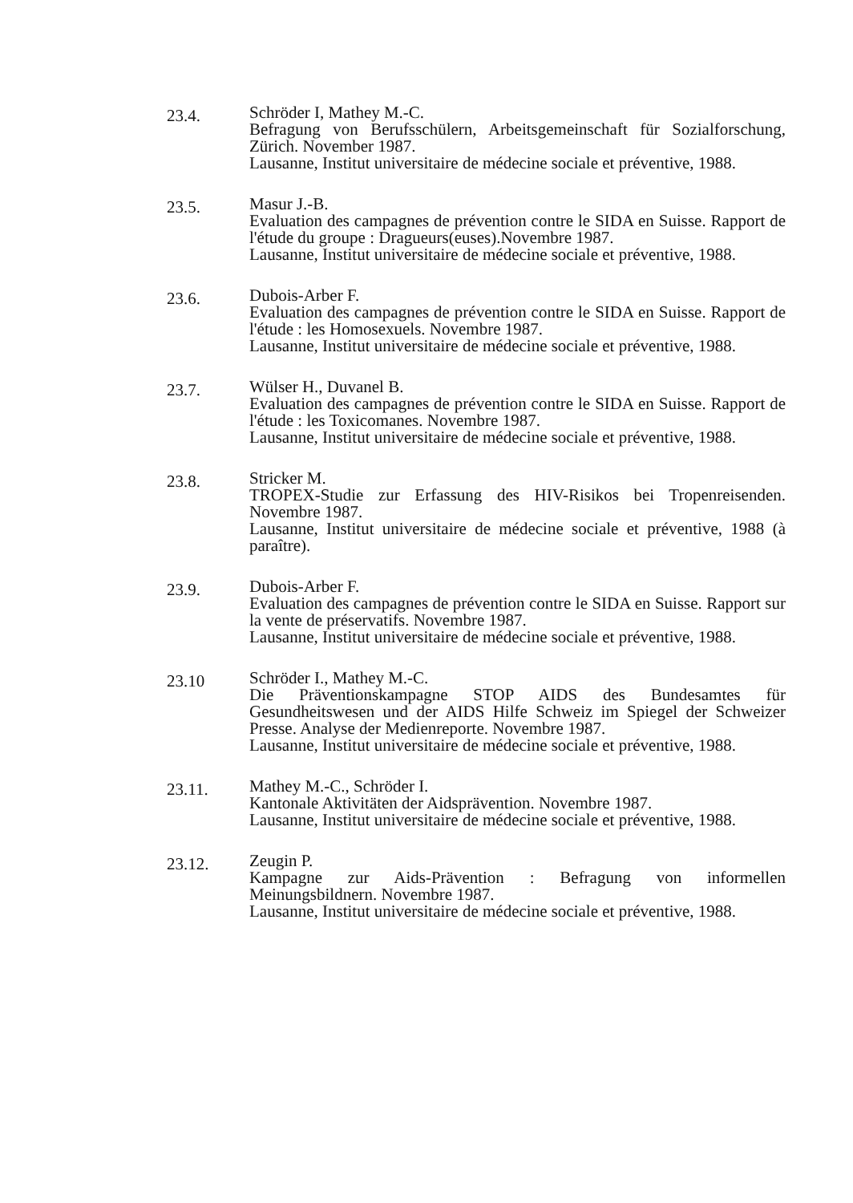23.4.
Schröder I, Mathey M.-C.
Befragung von Berufsschülern, Arbeitsgemeinschaft für Sozialforschung, Zürich. November 1987.
Lausanne, Institut universitaire de médecine sociale et préventive, 1988.
23.5.
Masur J.-B.
Evaluation des campagnes de prévention contre le SIDA en Suisse. Rapport de l'étude du groupe : Dragueurs(euses).Novembre 1987.
Lausanne, Institut universitaire de médecine sociale et préventive, 1988.
23.6.
Dubois-Arber F.
Evaluation des campagnes de prévention contre le SIDA en Suisse. Rapport de l'étude : les Homosexuels. Novembre 1987.
Lausanne, Institut universitaire de médecine sociale et préventive, 1988.
23.7.
Wülser H., Duvanel B.
Evaluation des campagnes de prévention contre le SIDA en Suisse. Rapport de l'étude : les Toxicomanes. Novembre 1987.
Lausanne, Institut universitaire de médecine sociale et préventive, 1988.
23.8.
Stricker M.
TROPEX-Studie zur Erfassung des HIV-Risikos bei Tropenreisenden. Novembre 1987.
Lausanne, Institut universitaire de médecine sociale et préventive, 1988 (à paraître).
23.9.
Dubois-Arber F.
Evaluation des campagnes de prévention contre le SIDA en Suisse. Rapport sur la vente de préservatifs. Novembre 1987.
Lausanne, Institut universitaire de médecine sociale et préventive, 1988.
23.10
Schröder I., Mathey M.-C.
Die Präventionskampagne STOP AIDS des Bundesamtes für Gesundheitswesen und der AIDS Hilfe Schweiz im Spiegel der Schweizer Presse. Analyse der Medienreporte. Novembre 1987.
Lausanne, Institut universitaire de médecine sociale et préventive, 1988.
23.11.
Mathey M.-C., Schröder I.
Kantonale Aktivitäten der Aidsprävention. Novembre 1987.
Lausanne, Institut universitaire de médecine sociale et préventive, 1988.
23.12.
Zeugin P.
Kampagne zur Aids-Prävention : Befragung von informellen Meinungsbildnern. Novembre 1987.
Lausanne, Institut universitaire de médecine sociale et préventive, 1988.